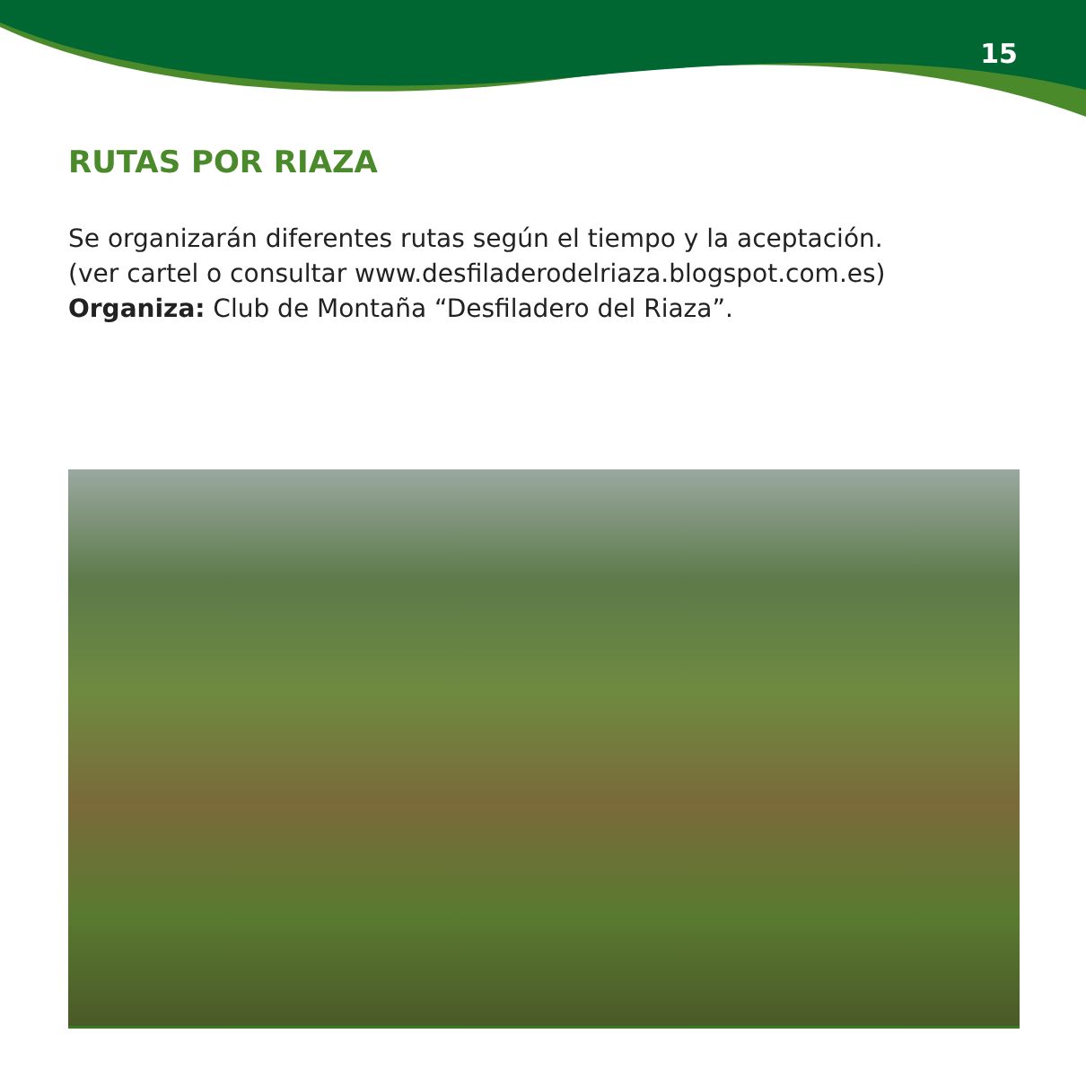15
RUTAS POR RIAZA
Se organizarán diferentes rutas según el tiempo y la aceptación.
(ver cartel o consultar www.desfiladerodelriaza.blogspot.com.es)
Organiza: Club de Montaña “Desfiladero del Riaza”.